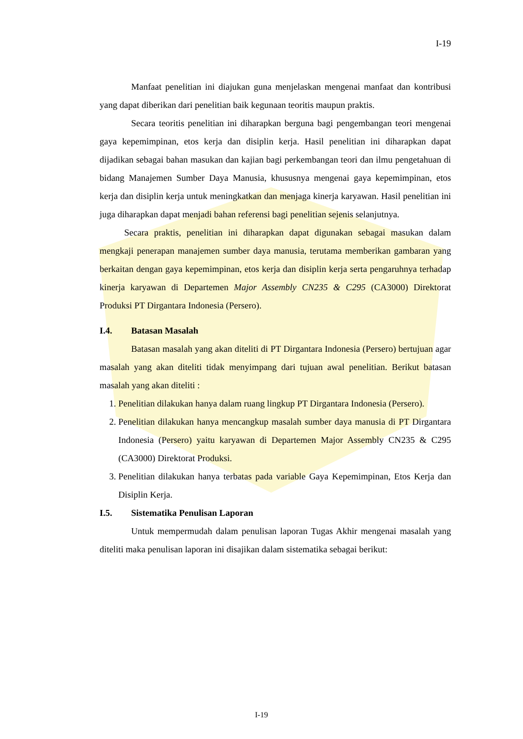I-19
Manfaat penelitian ini diajukan guna menjelaskan mengenai manfaat dan kontribusi yang dapat diberikan dari penelitian baik kegunaan teoritis maupun praktis.
Secara teoritis penelitian ini diharapkan berguna bagi pengembangan teori mengenai gaya kepemimpinan, etos kerja dan disiplin kerja. Hasil penelitian ini diharapkan dapat dijadikan sebagai bahan masukan dan kajian bagi perkembangan teori dan ilmu pengetahuan di bidang Manajemen Sumber Daya Manusia, khususnya mengenai gaya kepemimpinan, etos kerja dan disiplin kerja untuk meningkatkan dan menjaga kinerja karyawan. Hasil penelitian ini juga diharapkan dapat menjadi bahan referensi bagi penelitian sejenis selanjutnya.
Secara praktis, penelitian ini diharapkan dapat digunakan sebagai masukan dalam mengkaji penerapan manajemen sumber daya manusia, terutama memberikan gambaran yang berkaitan dengan gaya kepemimpinan, etos kerja dan disiplin kerja serta pengaruhnya terhadap kinerja karyawan di Departemen Major Assembly CN235 & C295 (CA3000) Direktorat Produksi PT Dirgantara Indonesia (Persero).
I.4. Batasan Masalah
Batasan masalah yang akan diteliti di PT Dirgantara Indonesia (Persero) bertujuan agar masalah yang akan diteliti tidak menyimpang dari tujuan awal penelitian. Berikut batasan masalah yang akan diteliti :
1. Penelitian dilakukan hanya dalam ruang lingkup PT Dirgantara Indonesia (Persero).
2. Penelitian dilakukan hanya mencangkup masalah sumber daya manusia di PT Dirgantara Indonesia (Persero) yaitu karyawan di Departemen Major Assembly CN235 & C295 (CA3000) Direktorat Produksi.
3. Penelitian dilakukan hanya terbatas pada variable Gaya Kepemimpinan, Etos Kerja dan Disiplin Kerja.
I.5. Sistematika Penulisan Laporan
Untuk mempermudah dalam penulisan laporan Tugas Akhir mengenai masalah yang diteliti maka penulisan laporan ini disajikan dalam sistematika sebagai berikut:
I-19